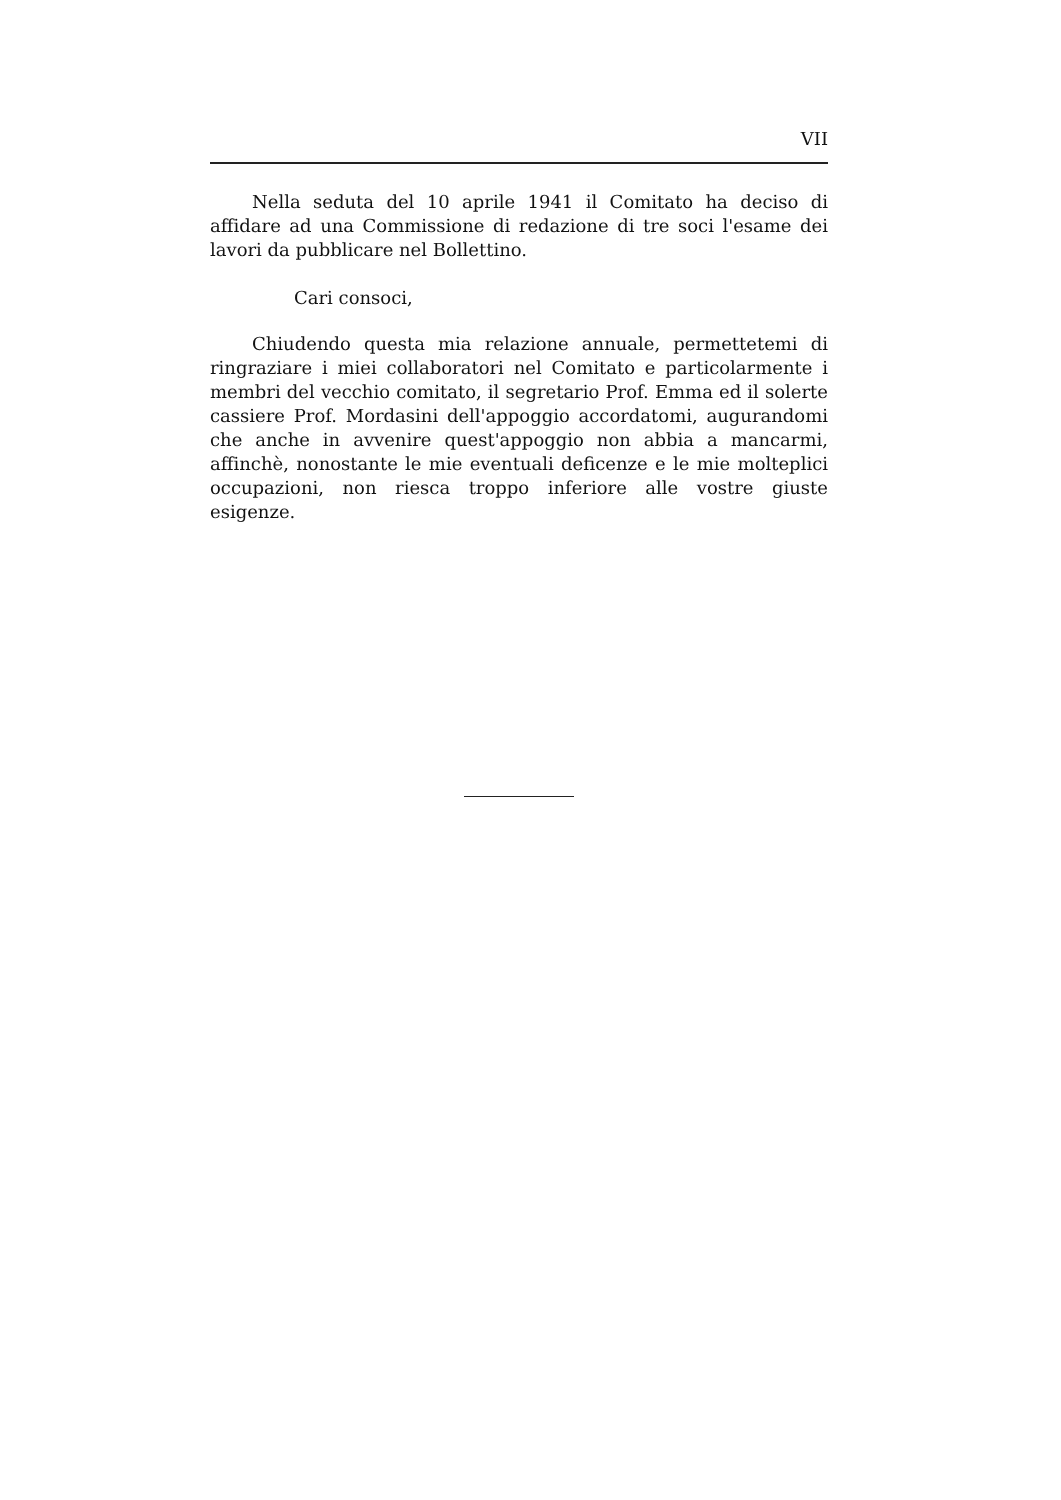VII
Nella seduta del 10 aprile 1941 il Comitato ha deciso di affidare ad una Commissione di redazione di tre soci l'esame dei lavori da pubblicare nel Bollettino.
Cari consoci,
Chiudendo questa mia relazione annuale, permettetemi di ringraziare i miei collaboratori nel Comitato e particolarmente i membri del vecchio comitato, il segretario Prof. Emma ed il solerte cassiere Prof. Mordasini dell'appoggio accordatomi, augurandomi che anche in avvenire quest'appoggio non abbia a mancarmi, affinchè, nonostante le mie eventuali deficenze e le mie molteplici occupazioni, non riesca troppo inferiore alle vostre giuste esigenze.